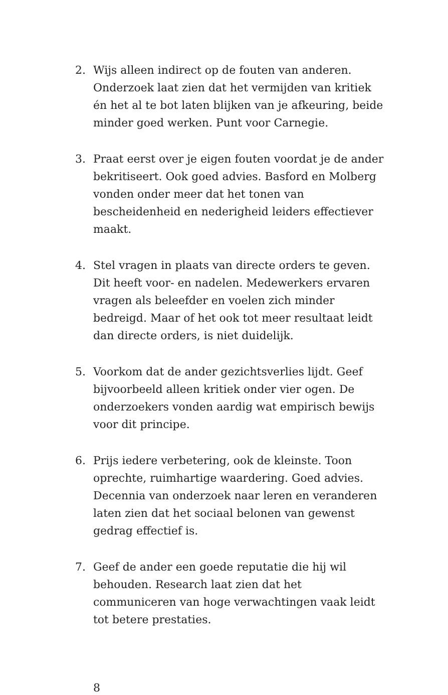2. Wijs alleen indirect op de fouten van anderen. Onderzoek laat zien dat het vermijden van kritiek én het al te bot laten blijken van je afkeuring, beide minder goed werken. Punt voor Carnegie.
3. Praat eerst over je eigen fouten voordat je de ander bekritiseert. Ook goed advies. Basford en Molberg vonden onder meer dat het tonen van bescheidenheid en nederigheid leiders effectiever maakt.
4. Stel vragen in plaats van directe orders te geven. Dit heeft voor- en nadelen. Medewerkers ervaren vragen als beleefder en voelen zich minder bedreigd. Maar of het ook tot meer resultaat leidt dan directe orders, is niet duidelijk.
5. Voorkom dat de ander gezichtsverlies lijdt. Geef bijvoorbeeld alleen kritiek onder vier ogen. De onderzoekers vonden aardig wat empirisch bewijs voor dit principe.
6. Prijs iedere verbetering, ook de kleinste. Toon oprechte, ruimhartige waardering. Goed advies. Decennia van onderzoek naar leren en veranderen laten zien dat het sociaal belonen van gewenst gedrag effectief is.
7. Geef de ander een goede reputatie die hij wil behouden. Research laat zien dat het communiceren van hoge verwachtingen vaak leidt tot betere prestaties.
8